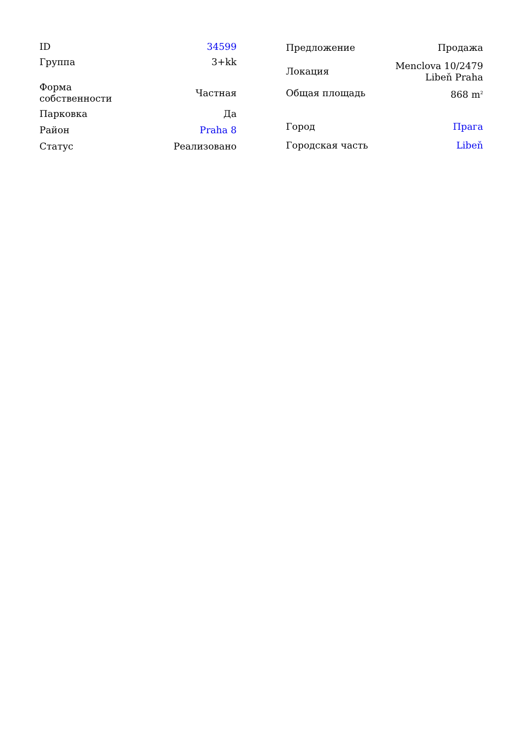| ID | 34599 |
| Группа | 3+kk |
| Форма собственности | Частная |
| Парковка | Да |
| Район | Praha 8 |
| Статус | Реализовано |
| Предложение | Продажа |
| Локация | Menclova 10/2479 Libeň Praha |
| Общая площадь | 868 m<sup>2</sup> |
| Город | Прага |
| Городская часть | Libeň |